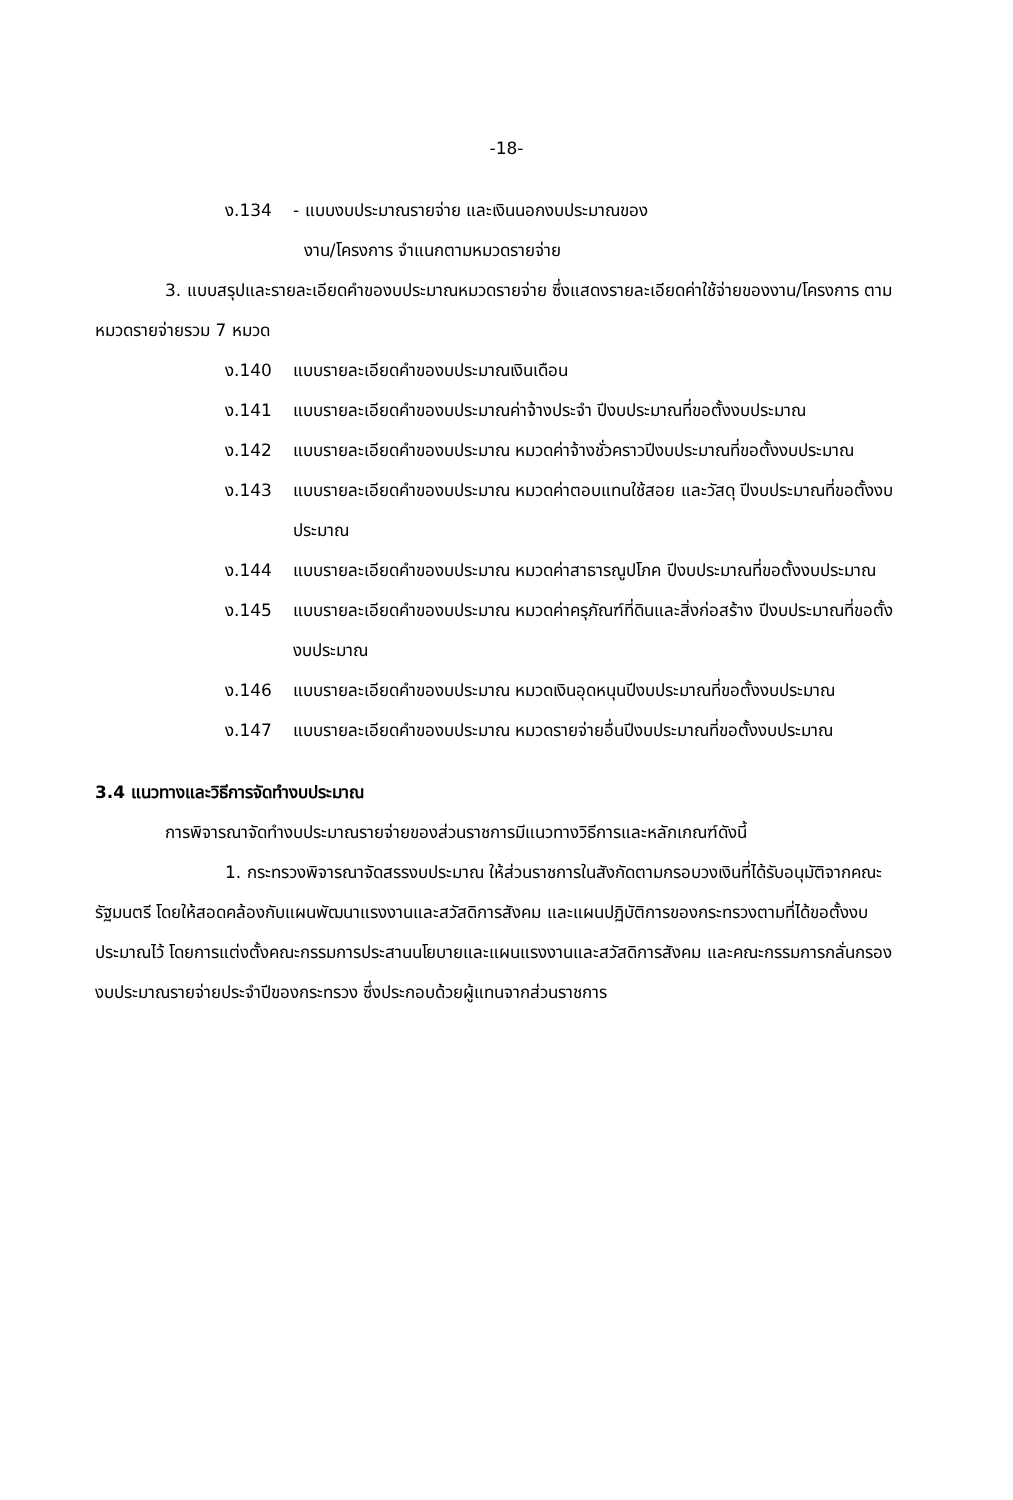-18-
ง.134 - แบบงบประมาณรายจ่าย และเงินนอกงบประมาณของ
งาน/โครงการ จำแนกตามหมวดรายจ่าย
3. แบบสรุปและรายละเอียดคำของบประมาณหมวดรายจ่าย ซึ่งแสดงรายละเอียดค่าใช้จ่ายของงาน/โครงการ ตามหมวดรายจ่ายรวม 7 หมวด
ง.140 แบบรายละเอียดคำของบประมาณเงินเดือน
ง.141 แบบรายละเอียดคำของบประมาณค่าจ้างประจำ ปีงบประมาณที่ขอตั้งงบประมาณ
ง.142 แบบรายละเอียดคำของบประมาณ หมวดค่าจ้างชั่วคราวปีงบประมาณที่ขอตั้งงบประมาณ
ง.143 แบบรายละเอียดคำของบประมาณ หมวดค่าตอบแทนใช้สอย และวัสดุ ปีงบประมาณที่ขอตั้งงบประมาณ
ง.144 แบบรายละเอียดคำของบประมาณ หมวดค่าสาธารณูปโภค ปีงบประมาณที่ขอตั้งงบประมาณ
ง.145 แบบรายละเอียดคำของบประมาณ หมวดค่าครุภัณฑ์ที่ดินและสิ่งก่อสร้าง ปีงบประมาณที่ขอตั้งงบประมาณ
ง.146 แบบรายละเอียดคำของบประมาณ หมวดเงินอุดหนุนปีงบประมาณที่ขอตั้งงบประมาณ
ง.147 แบบรายละเอียดคำของบประมาณ หมวดรายจ่ายอื่นปีงบประมาณที่ขอตั้งงบประมาณ
3.4 แนวทางและวิธีการจัดทำงบประมาณ
การพิจารณาจัดทำงบประมาณรายจ่ายของส่วนราชการมีแนวทางวิธีการและหลักเกณฑ์ดังนี้
1. กระทรวงพิจารณาจัดสรรงบประมาณ ให้ส่วนราชการในสังกัดตามกรอบวงเงินที่ได้รับอนุมัติจากคณะรัฐมนตรี โดยให้สอดคล้องกับแผนพัฒนาแรงงานและสวัสดิการสังคม และแผนปฏิบัติการของกระทรวงตามที่ได้ขอตั้งงบประมาณไว้ โดยการแต่งตั้งคณะกรรมการประสานนโยบายและแผนแรงงานและสวัสดิการสังคม และคณะกรรมการกลั่นกรองงบประมาณรายจ่ายประจำปีของกระทรวง ซึ่งประกอบด้วยผู้แทนจากส่วนราชการ